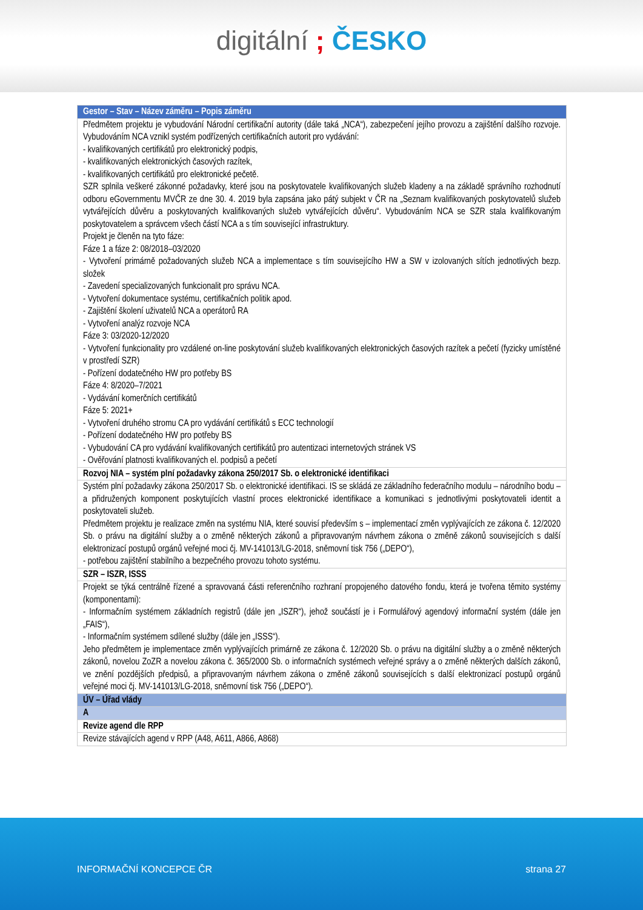digitální ; ČESKO
| Gestor – Stav – Název záměru – Popis záměru |
| --- |
| Předmětem projektu je vybudování Národní certifikační autority (dále taká „NCA“), zabezpečení jejího provozu a zajištění dalšího rozvoje. Vybudováním NCA vznikl systém podřízených certifikačních autorit pro vydávání: - kvalifikovaných certifikátů pro elektronický podpis, - kvalifikovaných elektronických časových razítek, - kvalifikovaných certifikátů pro elektronické pečetě. SZR splnila veškeré zákonné požadavky, které jsou na poskytovatele kvalifikovaných služeb kladeny a na základě správního rozhodnutí odboru eGovernmentu MVČR ze dne 30. 4. 2019 byla zapsána jako pátý subjekt v ČR na „Seznam kvalifikovaných poskytovatelů služeb vytvářejících důvěru a poskytovaných kvalifikovaných služeb vytvářejících důvěru“. Vybudováním NCA se SZR stala kvalifikovaným poskytovatelem a správcem všech částí NCA a s tím související infrastruktury. Projekt je členěn na tyto fáze: Fáze 1 a fáze 2: 08/2018–03/2020 - Vytvoření primárně požadovaných služeb NCA a implementace s tím souvisejícího HW a SW v izolovaných sítích jednotlivých bezp. složek - Zavedení specializovaných funkcionalit pro správu NCA. - Vytvoření dokumentace systému, certifikačních politik apod. - Zajištění školení uživatelů NCA a operátorů RA - Vytvoření analýz rozvoje NCA Fáze 3: 03/2020-12/2020 - Vytvoření funkcionality pro vzdálené on-line poskytování služeb kvalifikovaných elektronických časových razítek a pečetí (fyzicky umístěné v prostředí SZR) - Pořízení dodatečného HW pro potřeby BS Fáze 4: 8/2020–7/2021 - Vydávání komerčních certifikátů Fáze 5: 2021+ - Vytvoření druhého stromu CA pro vydávání certifikátů s ECC technologií - Pořízení dodatečného HW pro potřeby BS - Vybudování CA pro vydávání kvalifikovaných certifikátů pro autentizaci internetových stránek VS - Ověřování platnosti kvalifikovaných el. podpisů a pečetí |
| Rozvoj NIA – systém plní požadavky zákona 250/2017 Sb. o elektronické identifikaci |
| Systém plní požadavky zákona 250/2017 Sb. o elektronické identifikaci. IS se skládá ze základního federačního modulu – národního bodu – a přidružených komponent poskytujících vlastní proces elektronické identifikace a komunikaci s jednotlivými poskytovateli identit a poskytovateli služeb. Předmětem projektu je realizace změn na systému NIA, které souvisí především s – implementací změn vyplývajících ze zákona č. 12/2020 Sb. o právu na digitální služby a o změně některých zákonů a připravovaným návrhem zákona o změně zákonů souvisejících s další elektronizací postupů orgánů veřejné moci čj. MV-141013/LG-2018, sněmovní tisk 756 („DEPO“), - potřebou zajištění stabilního a bezpečného provozu tohoto systému. |
| SZR – ISZR, ISSS |
| Projekt se týká centrálně řízené a spravovaná části referenčního rozhraní propojeného datového fondu, která je tvořena těmito systémy (komponentami): - Informačním systémem základních registrů (dále jen „ISZR“), jehož součástí je i Formulářový agendový informační systém (dále jen „FAIS“), - Informačním systémem sdílené služby (dále jen „ISSS“). Jeho předmětem je implementace změn vyplývajících primárně ze zákona č. 12/2020 Sb. o právu na digitální služby a o změně některých zákonů, novelou ZoZR a novelou zákona č. 365/2000 Sb. o informačních systémech veřejné správy a o změně některých dalších zákonů, ve znění pozdějších předpisů, a připravovaným návrhem zákona o změně zákonů souvisejících s další elektronizací postupů orgánů veřejné moci čj. MV-141013/LG-2018, sněmovní tisk 756 („DEPO“). |
| ÚV – Úřad vlády |
| A |
| Revize agend dle RPP |
| Revize stávajících agend v RPP (A48, A611, A866, A868) |
INFORMAČNÍ KONCEPCE ČR strana 27